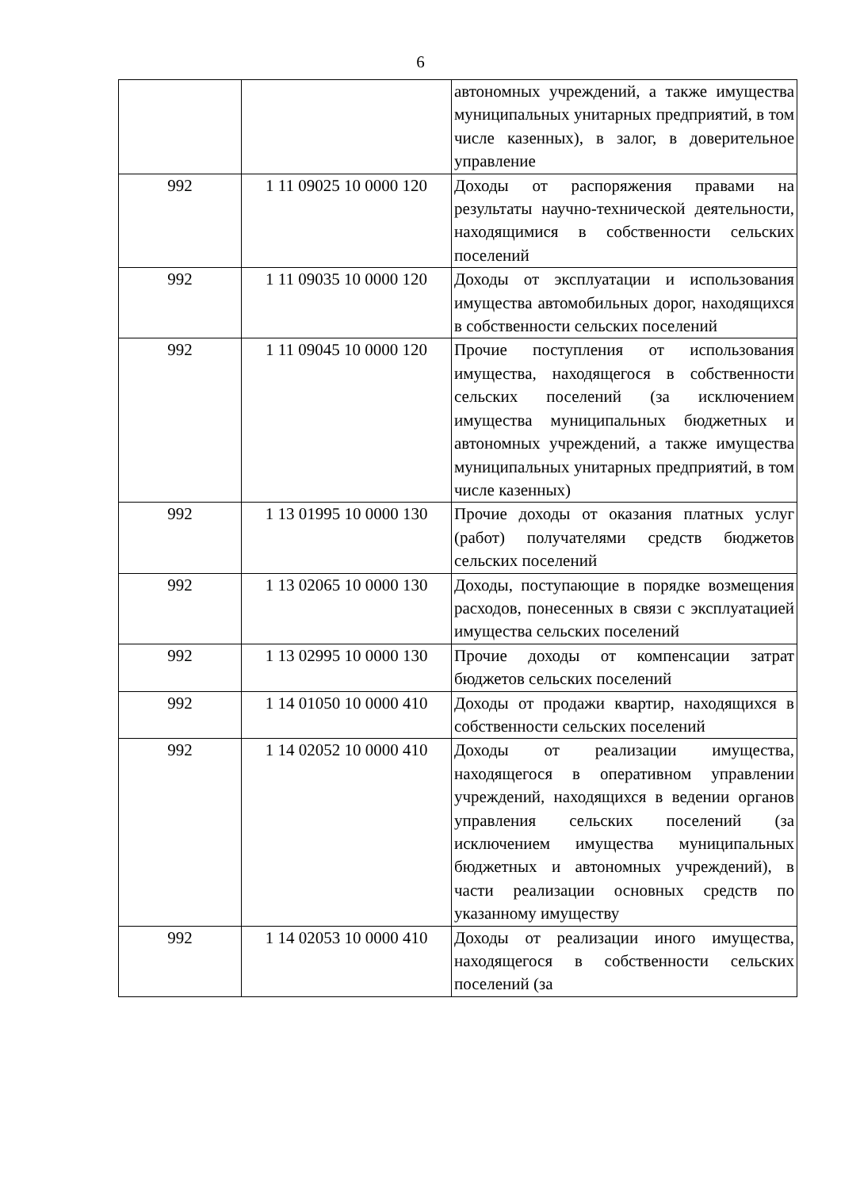6
| | | автономных учреждений, а также имущества муниципальных унитарных предприятий, в том числе казенных), в залог, в доверительное управление |
| 992 | 1 11 09025 10 0000 120 | Доходы от распоряжения правами на результаты научно-технической деятельности, находящимися в собственности сельских поселений |
| 992 | 1 11 09035 10 0000 120 | Доходы от эксплуатации и использования имущества автомобильных дорог, находящихся в собственности сельских поселений |
| 992 | 1 11 09045 10 0000 120 | Прочие поступления от использования имущества, находящегося в собственности сельских поселений (за исключением имущества муниципальных бюджетных и автономных учреждений, а также имущества муниципальных унитарных предприятий, в том числе казенных) |
| 992 | 1 13 01995 10 0000 130 | Прочие доходы от оказания платных услуг (работ) получателями средств бюджетов сельских поселений |
| 992 | 1 13 02065 10 0000 130 | Доходы, поступающие в порядке возмещения расходов, понесенных в связи с эксплуатацией имущества сельских поселений |
| 992 | 1 13 02995 10 0000 130 | Прочие доходы от компенсации затрат бюджетов сельских поселений |
| 992 | 1 14 01050 10 0000 410 | Доходы от продажи квартир, находящихся в собственности сельских поселений |
| 992 | 1 14 02052 10 0000 410 | Доходы от реализации имущества, находящегося в оперативном управлении учреждений, находящихся в ведении органов управления сельских поселений (за исключением имущества муниципальных бюджетных и автономных учреждений), в части реализации основных средств по указанному имуществу |
| 992 | 1 14 02053 10 0000 410 | Доходы от реализации иного имущества, находящегося в собственности сельских поселений (за |